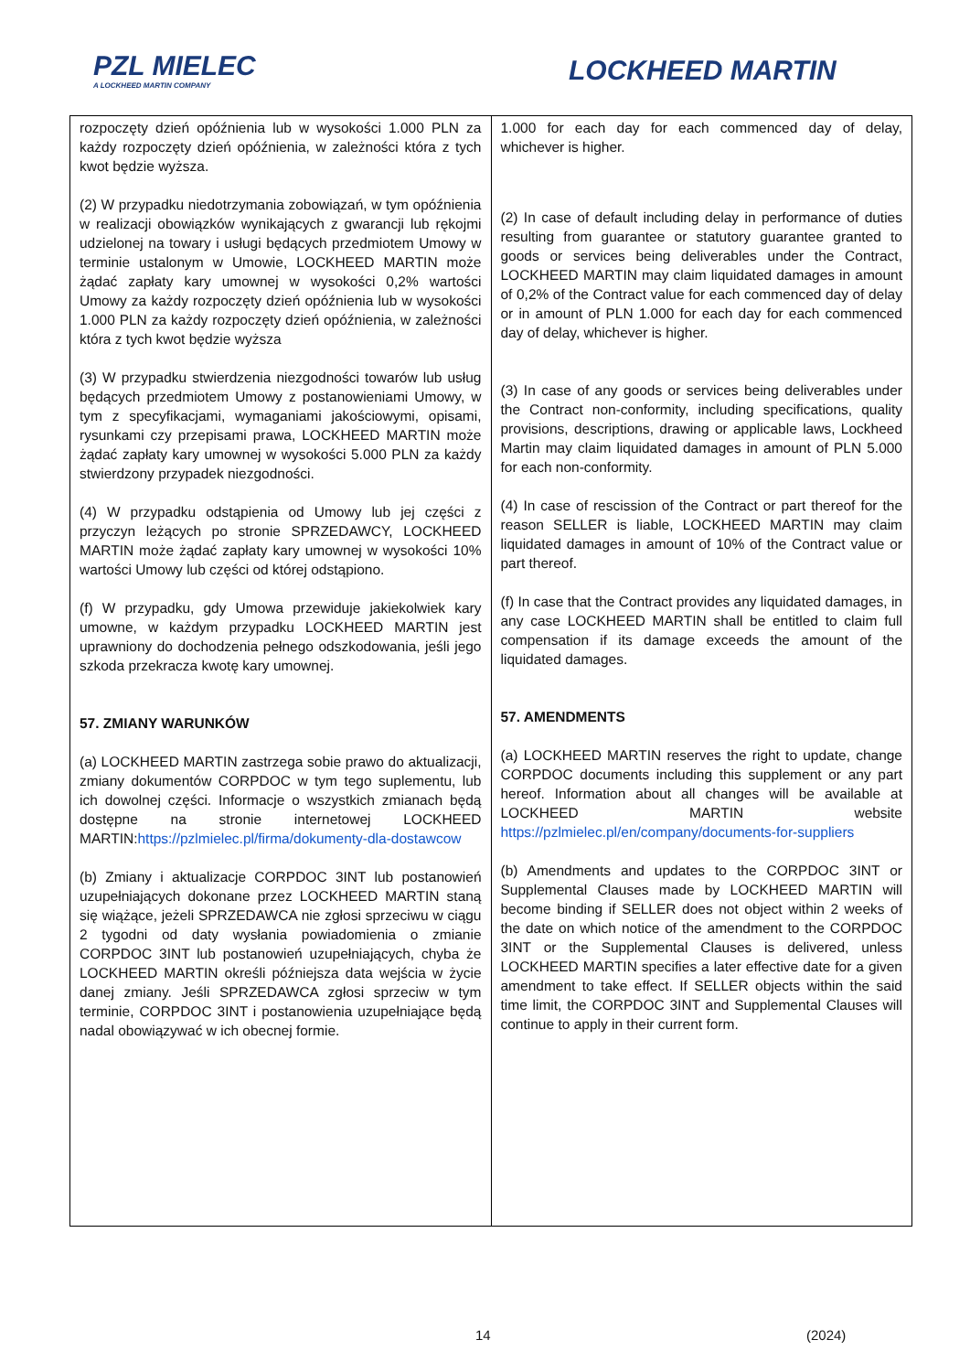PZL MIELEC
A LOCKHEED MARTIN COMPANY
LOCKHEED MARTIN
| rozpoczęty dzień opóźnienia lub w wysokości 1.000 PLN za każdy rozpoczęty dzień opóźnienia, w zależności która z tych kwot będzie wyższa. (2) W przypadku niedotrzymania zobowiązań, w tym opóźnienia w realizacji obowiązków wynikających z gwarancji lub rękojmi udzielonej na towary i usługi będących przedmiotem Umowy w terminie ustalonym w Umowie, LOCKHEED MARTIN może żądać zapłaty kary umownej w wysokości 0,2% wartości Umowy za każdy rozpoczęty dzień opóźnienia lub w wysokości 1.000 PLN za każdy rozpoczęty dzień opóźnienia, w zależności która z tych kwot będzie wyższa (3) W przypadku stwierdzenia niezgodności towarów lub usług będących przedmiotem Umowy z postanowieniami Umowy, w tym z specyfikacjami, wymaganiami jakościowymi, opisami, rysunkami czy przepisami prawa, LOCKHEED MARTIN może żądać zapłaty kary umownej w wysokości 5.000 PLN za każdy stwierdzony przypadek niezgodności. (4) W przypadku odstąpienia od Umowy lub jej części z przyczyn leżących po stronie SPRZEDAWCY, LOCKHEED MARTIN może żądać zapłaty kary umownej w wysokości 10% wartości Umowy lub części od której odstąpiono. (f) W przypadku, gdy Umowa przewiduje jakiekolwiek kary umowne, w każdym przypadku LOCKHEED MARTIN jest uprawniony do dochodzenia pełnego odszkodowania, jeśli jego szkoda przekracza kwotę kary umownej. 57. ZMIANY WARUNKÓW (a) LOCKHEED MARTIN zastrzega sobie prawo do aktualizacji, zmiany dokumentów CORPDOC w tym tego suplementu, lub ich dowolnej części. Informacje o wszystkich zmianach będą dostępne na stronie internetowej LOCKHEED MARTIN: https://pzlmielec.pl/firma/dokumenty-dla-dostawcow (b) Zmiany i aktualizacje CORPDOC 3INT lub postanowień uzupełniających dokonane przez LOCKHEED MARTIN staną się wiążące, jeżeli SPRZEDAWCA nie zgłosi sprzeciwu w ciągu 2 tygodni od daty wysłania powiadomienia o zmianie CORPDOC 3INT lub postanowień uzupełniających, chyba że LOCKHEED MARTIN określi późniejsza data wejścia w życie danej zmiany. Jeśli SPRZEDAWCA zgłosi sprzeciw w tym terminie, CORPDOC 3INT i postanowienia uzupełniające będą nadal obowiązywać w ich obecnej formie. | 1.000 for each day for each commenced day of delay, whichever is higher. (2) In case of default including delay in performance of duties resulting from guarantee or statutory guarantee granted to goods or services being deliverables under the Contract, LOCKHEED MARTIN may claim liquidated damages in amount of 0,2% of the Contract value for each commenced day of delay or in amount of PLN 1.000 for each day for each commenced day of delay, whichever is higher. (3) In case of any goods or services being deliverables under the Contract non-conformity, including specifications, quality provisions, descriptions, drawing or applicable laws, Lockheed Martin may claim liquidated damages in amount of PLN 5.000 for each non-conformity. (4) In case of rescission of the Contract or part thereof for the reason SELLER is liable, LOCKHEED MARTIN may claim liquidated damages in amount of 10% of the Contract value or part thereof. (f) In case that the Contract provides any liquidated damages, in any case LOCKHEED MARTIN shall be entitled to claim full compensation if its damage exceeds the amount of the liquidated damages. 57. AMENDMENTS (a) LOCKHEED MARTIN reserves the right to update, change CORPDOC documents including this supplement or any part hereof. Information about all changes will be available at LOCKHEED MARTIN website https://pzlmielec.pl/en/company/documents-for-suppliers (b) Amendments and updates to the CORPDOC 3INT or Supplemental Clauses made by LOCKHEED MARTIN will become binding if SELLER does not object within 2 weeks of the date on which notice of the amendment to the CORPDOC 3INT or the Supplemental Clauses is delivered, unless LOCKHEED MARTIN specifies a later effective date for a given amendment to take effect. If SELLER objects within the said time limit, the CORPDOC 3INT and Supplemental Clauses will continue to apply in their current form. |
14 (2024)